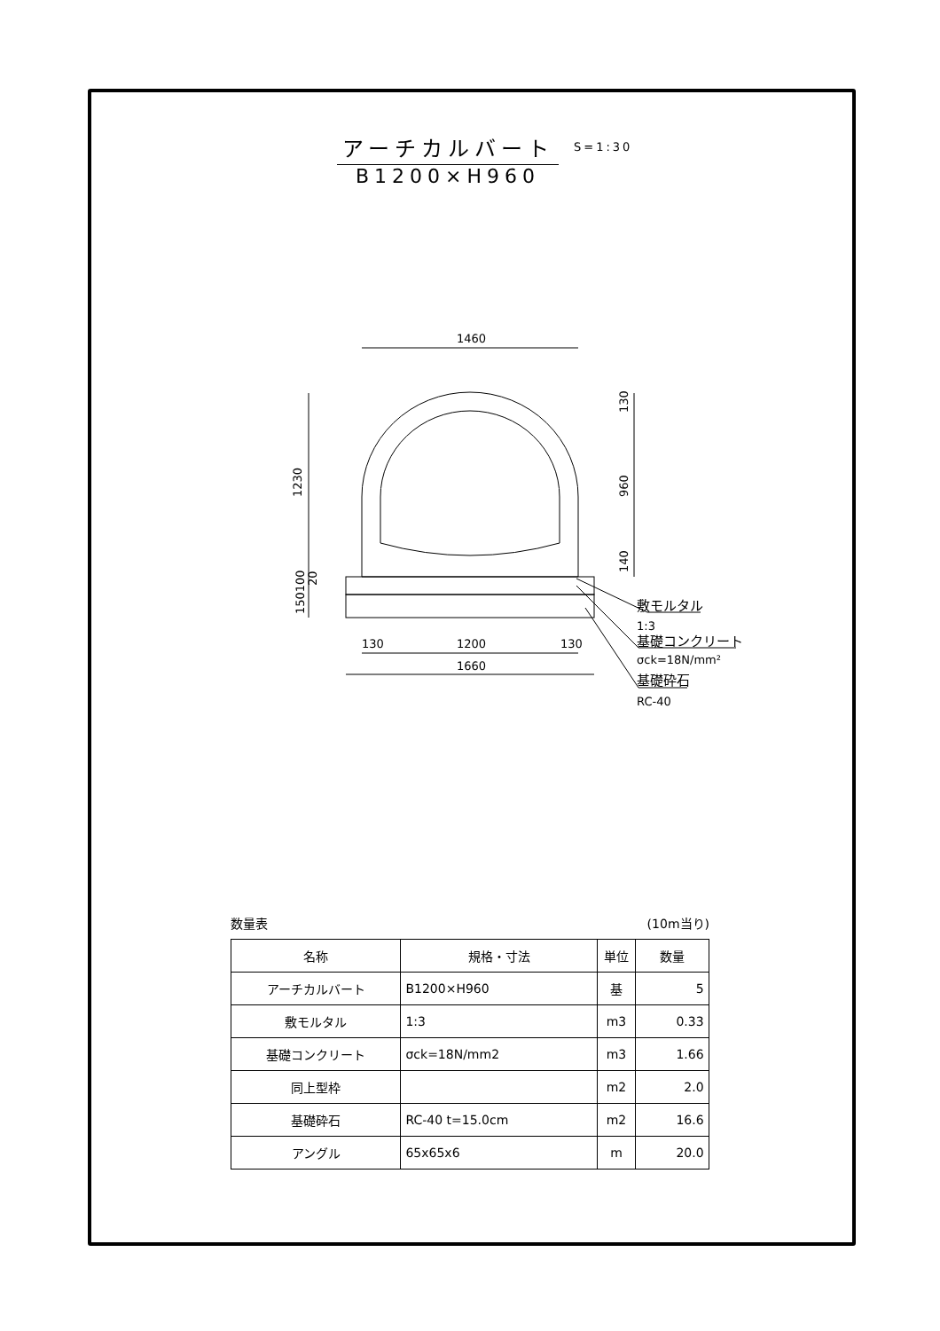アーチカルバート
B1200×H960
S=1:30
1460
1200
1660
130
130
1230
960
130
140
150100
20
敷モルタル
1:3
基礎コンクリート
σck=18N/mm²
基礎砕石
RC-40
数量表 (10m当り)
| 名称 | 規格・寸法 | 単位 | 数量 |
| --- | --- | --- | --- |
| アーチカルバート | B1200×H960 | 基 | 5 |
| 敷モルタル | 1:3 | m3 | 0.33 |
| 基礎コンクリート | σck=18N/mm2 | m3 | 1.66 |
| 同上型枠 | | m2 | 2.0 |
| 基礎砕石 | RC-40 t=15.0cm | m2 | 16.6 |
| アングル | 65x65x6 | m | 20.0 |